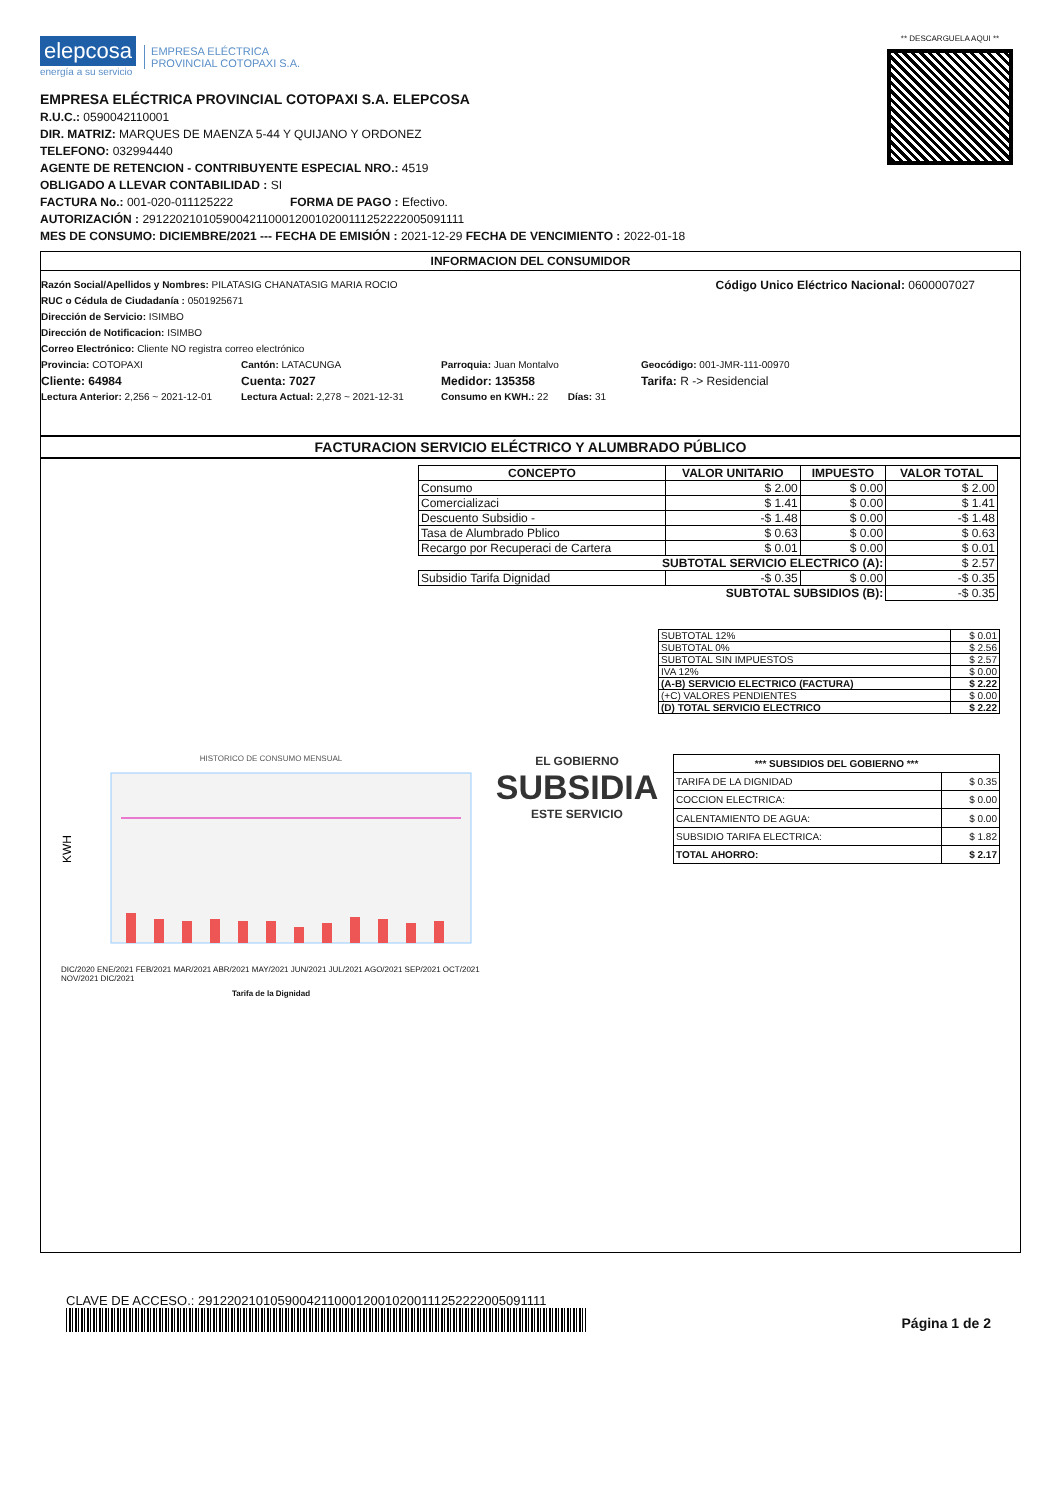** DESCARGUELA AQUI **
elepcosa
energía a su servicio
EMPRESA ELÉCTRICA
PROVINCIAL COTOPAXI S.A.
EMPRESA ELÉCTRICA PROVINCIAL COTOPAXI S.A. ELEPCOSA
R.U.C.: 0590042110001
DIR. MATRIZ: MARQUES DE MAENZA 5-44 Y QUIJANO Y ORDONEZ
TELEFONO: 032994440
AGENTE DE RETENCION - CONTRIBUYENTE ESPECIAL NRO.: 4519
OBLIGADO A LLEVAR CONTABILIDAD : SI
FACTURA No.: 001-020-011125222 FORMA DE PAGO : Efectivo.
AUTORIZACIÓN : 2912202101059004211000120010200111252222005091111
MES DE CONSUMO: DICIEMBRE/2021 --- FECHA DE EMISIÓN : 2021-12-29 FECHA DE VENCIMIENTO : 2022-01-18
INFORMACION DEL CONSUMIDOR
Razón Social/Apellidos y Nombres: PILATASIG CHANATASIG MARIA ROCIO Código Unico Eléctrico Nacional: 0600007027
RUC o Cédula de Ciudadanía : 0501925671
Dirección de Servicio: ISIMBO
Dirección de Notificacion: ISIMBO
Correo Electrónico: Cliente NO registra correo electrónico
Provincia: COTOPAXI Cantón: LATACUNGA Parroquia: Juan Montalvo Geocódigo: 001-JMR-111-00970
Cliente: 64984 Cuenta: 7027 Medidor: 135358 Tarifa: R -> Residencial
Lectura Anterior: 2,256 ~ 2021-12-01
Lectura Actual: 2,278 ~ 2021-12-31
Consumo en KWH.: 22 Días: 31
FACTURACION SERVICIO ELÉCTRICO Y ALUMBRADO PÚBLICO
| CONCEPTO | VALOR UNITARIO | IMPUESTO | VALOR TOTAL |
| --- | --- | --- | --- |
| Consumo | $ 2.00 | $ 0.00 | $ 2.00 |
| Comercializaci | $ 1.41 | $ 0.00 | $ 1.41 |
| Descuento Subsidio - | -$ 1.48 | $ 0.00 | -$ 1.48 |
| Tasa de Alumbrado Pblico | $ 0.63 | $ 0.00 | $ 0.63 |
| Recargo por Recuperaci de Cartera | $ 0.01 | $ 0.00 | $ 0.01 |
| SUBTOTAL SERVICIO ELECTRICO (A): | | | $ 2.57 |
| Subsidio Tarifa Dignidad | -$ 0.35 | $ 0.00 | -$ 0.35 |
| SUBTOTAL SUBSIDIOS (B): | | | -$ 0.35 |
| SUBTOTAL 12% | $ 0.01 |
| SUBTOTAL 0% | $ 2.56 |
| SUBTOTAL SIN IMPUESTOS | $ 2.57 |
| IVA 12% | $ 0.00 |
| (A-B) SERVICIO ELECTRICO (FACTURA) | $ 2.22 |
| (+C) VALORES PENDIENTES | $ 0.00 |
| (D) TOTAL SERVICIO ELECTRICO | $ 2.22 |
HISTORICO DE CONSUMO MENSUAL
KWH
DIC/2020 ENE/2021 FEB/2021 MAR/2021 ABR/2021 MAY/2021 JUN/2021 JUL/2021 AGO/2021 SEP/2021 OCT/2021 NOV/2021 DIC/2021
Tarifa de la Dignidad
EL GOBIERNO
SUBSIDIA
ESTE SERVICIO
| *** SUBSIDIOS DEL GOBIERNO *** | |
| --- | --- |
| TARIFA DE LA DIGNIDAD | $ 0.35 |
| COCCION ELECTRICA: | $ 0.00 |
| CALENTAMIENTO DE AGUA: | $ 0.00 |
| SUBSIDIO TARIFA ELECTRICA: | $ 1.82 |
| TOTAL AHORRO: | $ 2.17 |
CLAVE DE ACCESO.: 2912202101059004211000120010200111252222005091111
Página 1 de 2